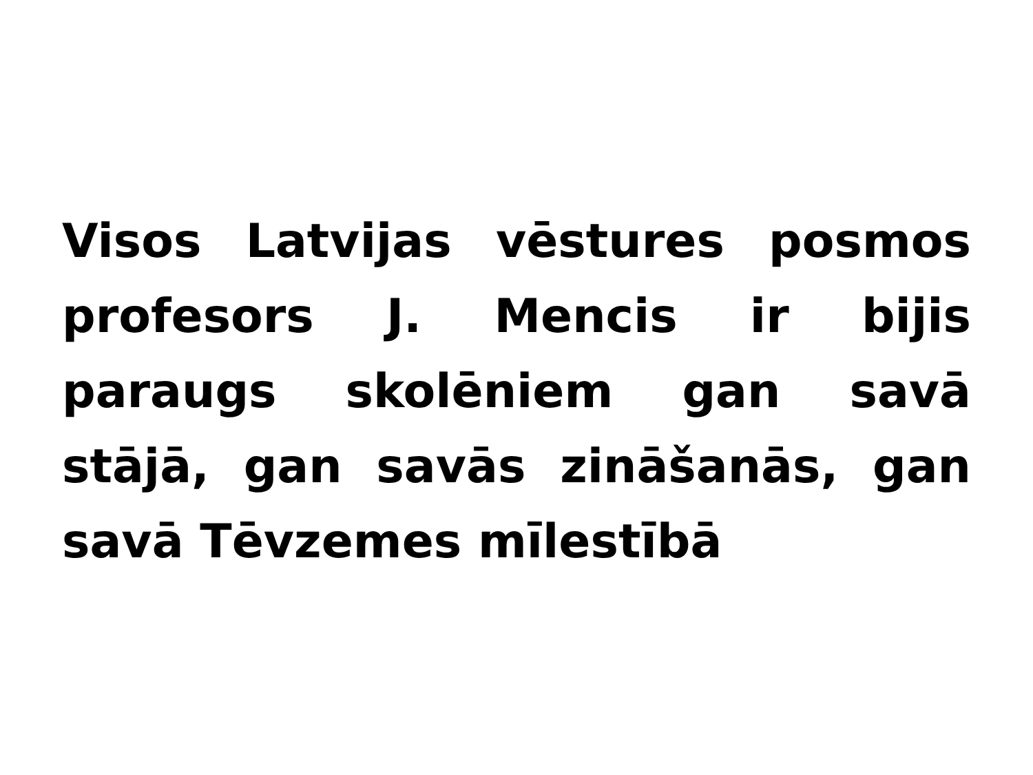Visos Latvijas vēstures posmos profesors J. Mencis ir bijis paraugs skolēniem gan savā stājā, gan savās zināšanās, gan savā Tēvzemes mīlestībā